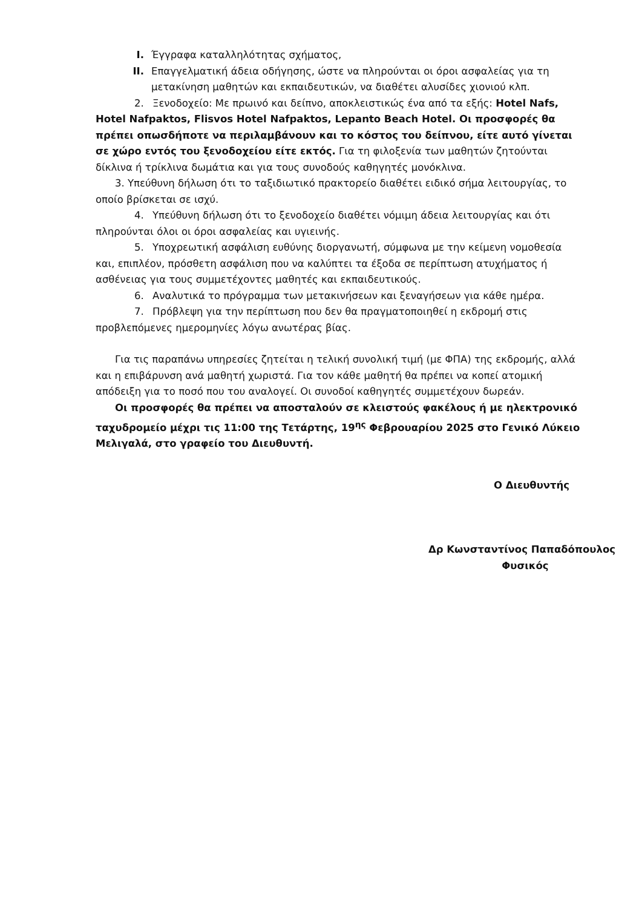I. Έγγραφα καταλληλότητας σχήματος,
II. Επαγγελματική άδεια οδήγησης, ώστε να πληρούνται οι όροι ασφαλείας για τη μετακίνηση μαθητών και εκπαιδευτικών, να διαθέτει αλυσίδες χιονιού κλπ.
2. Ξενοδοχείο: Με πρωινό και δείπνο, αποκλειστικώς ένα από τα εξής: Hotel Nafs, Hotel Nafpaktos, Flisvos Hotel Nafpaktos, Lepanto Beach Hotel. Οι προσφορές θα πρέπει οπωσδήποτε να περιλαμβάνουν και το κόστος του δείπνου, είτε αυτό γίνεται σε χώρο εντός του ξενοδοχείου είτε εκτός. Για τη φιλοξενία των μαθητών ζητούνται δίκλινα ή τρίκλινα δωμάτια και για τους συνοδούς καθηγητές μονόκλινα.
3. Υπεύθυνη δήλωση ότι το ταξιδιωτικό πρακτορείο διαθέτει ειδικό σήμα λειτουργίας, το οποίο βρίσκεται σε ισχύ.
4. Υπεύθυνη δήλωση ότι το ξενοδοχείο διαθέτει νόμιμη άδεια λειτουργίας και ότι πληρούνται όλοι οι όροι ασφαλείας και υγιεινής.
5. Υποχρεωτική ασφάλιση ευθύνης διοργανωτή, σύμφωνα με την κείμενη νομοθεσία και, επιπλέον, πρόσθετη ασφάλιση που να καλύπτει τα έξοδα σε περίπτωση ατυχήματος ή ασθένειας για τους συμμετέχοντες μαθητές και εκπαιδευτικούς.
6. Αναλυτικά το πρόγραμμα των μετακινήσεων και ξεναγήσεων για κάθε ημέρα.
7. Πρόβλεψη για την περίπτωση που δεν θα πραγματοποιηθεί η εκδρομή στις προβλεπόμενες ημερομηνίες λόγω ανωτέρας βίας.
Για τις παραπάνω υπηρεσίες ζητείται η τελική συνολική τιμή (με ΦΠΑ) της εκδρομής, αλλά και η επιβάρυνση ανά μαθητή χωριστά. Για τον κάθε μαθητή θα πρέπει να κοπεί ατομική απόδειξη για το ποσό που του αναλογεί. Οι συνοδοί καθηγητές συμμετέχουν δωρεάν.
Οι προσφορές θα πρέπει να αποσταλούν σε κλειστούς φακέλους ή με ηλεκτρονικό ταχυδρομείο μέχρι τις 11:00 της Τετάρτης, 19<sup>ης</sup> Φεβρουαρίου 2025 στο Γενικό Λύκειο Μελιγαλά, στο γραφείο του Διευθυντή.
Ο Διευθυντής
Δρ Κωνσταντίνος Παπαδόπουλος
Φυσικός